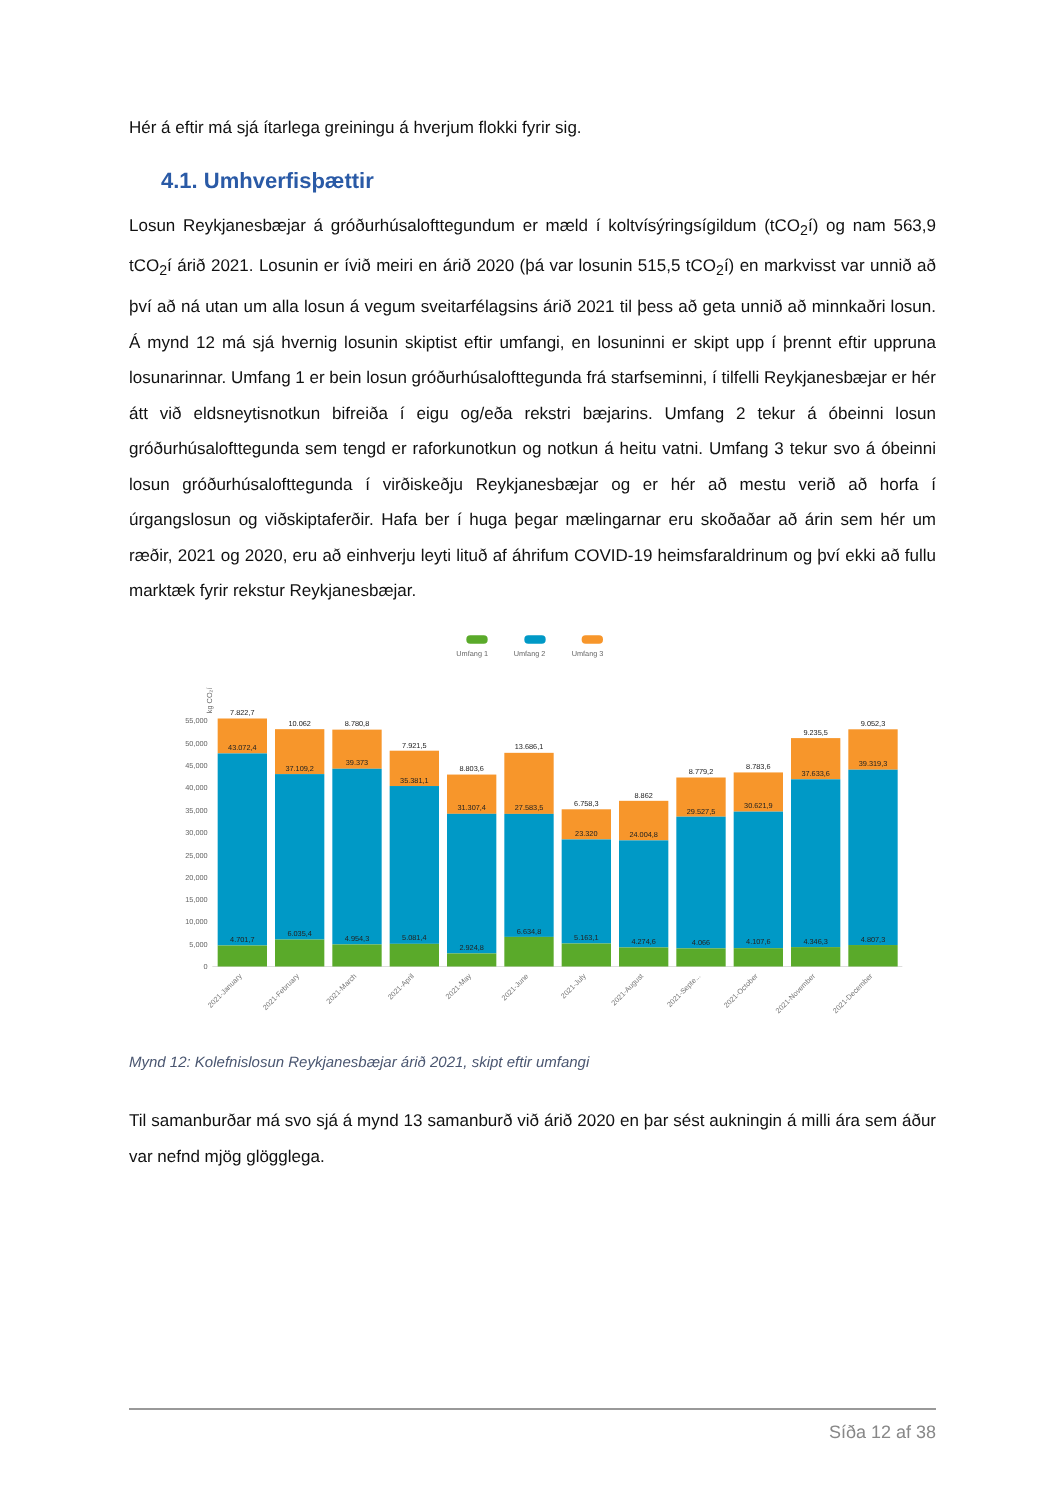Hér á eftir má sjá ítarlega greiningu á hverjum flokki fyrir sig.
4.1. Umhverfisþættir
Losun Reykjanesbæjar á gróðurhúsalofttegundum er mæld í koltvísýringsígildum (tCO<sub>2</sub>í) og nam 563,9 tCO<sub>2</sub>í árið 2021. Losunin er ívið meiri en árið 2020 (þá var losunin 515,5 tCO<sub>2</sub>í) en markvisst var unnið að því að ná utan um alla losun á vegum sveitarfélagsins árið 2021 til þess að geta unnið að minnkaðri losun. Á mynd 12 má sjá hvernig losunin skiptist eftir umfangi, en losuninni er skipt upp í þrennt eftir uppruna losunarinnar. Umfang 1 er bein losun gróðurhúsalofttegunda frá starfseminni, í tilfelli Reykjanesbæjar er hér átt við eldsneytisnotkun bifreiða í eigu og/eða rekstri bæjarins. Umfang 2 tekur á óbeinni losun gróðurhúsalofttegunda sem tengd er raforkunotkun og notkun á heitu vatni. Umfang 3 tekur svo á óbeinni losun gróðurhúsalofttegunda í virðiskeðju Reykjanesbæjar og er hér að mestu verið að horfa í úrgangslosun og viðskiptaferðir. Hafa ber í huga þegar mælingarnar eru skoðaðar að árin sem hér um ræðir, 2021 og 2020, eru að einhverju leyti lituð af áhrifum COVID-19 heimsfaraldrinum og því ekki að fullu marktæk fyrir rekstur Reykjanesbæjar.
Umfang 1
Umfang 2
Umfang 3
55,000
50,000
45,000
40,000
35,000
30,000
25,000
20,000
15,000
10,000
5,000
0
kg CO₂í
7.822,7
43.072,4
4.701,7
10.062
37.109,2
6.035,4
8.780,8
39.373
4.954,3
7.921,5
35.381,1
5.081,4
8.803,6
31.307,4
2.924,8
13.686,1
27.583,5
6.634,8
6.758,3
23.320
5.163,1
8.862
24.004,8
4.274,6
8.779,2
29.527,5
4.066
8.783,6
30.621,9
4.107,6
9.235,5
37.633,6
4.346,3
9.052,3
39.319,3
4.807,3
2021-January
2021-February
2021-March
2021-April
2021-May
2021-June
2021-July
2021-August
2021-Septe...
2021-October
2021-November
2021-December
Mynd 12: Kolefnislosun Reykjanesbæjar árið 2021, skipt eftir umfangi
Til samanburðar má svo sjá á mynd 13 samanburð við árið 2020 en þar sést aukningin á milli ára sem áður var nefnd mjög glögglega.
Síða 12 af 38